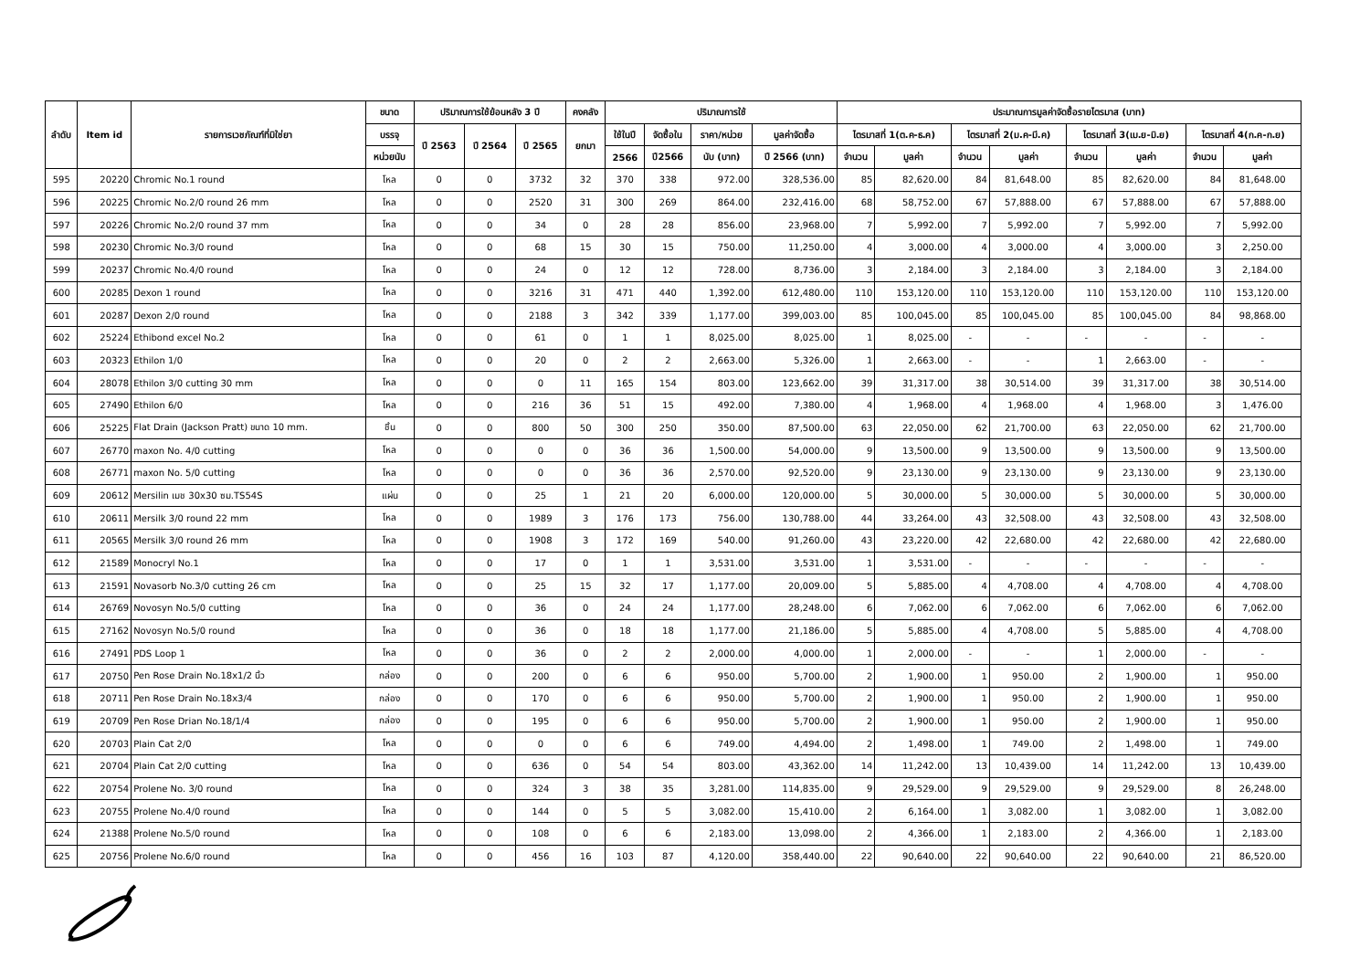| ลำดับ | Item id | รายการเวชภัณฑ์ที่มิใช่ยา | ขนาด | ปริมาณการใช้ย้อนหลัง 3 ปี | | | คงคลัง | ปริมาณการใช้ | | | | ประมาณการมูลค่าจัดซื้อรายไตรมาส (บาท) | | | | | | | |
| --- | --- | --- | --- | --- | --- | --- | --- | --- | --- | --- | --- | --- | --- | --- | --- | --- | --- | --- | --- |
| | | | บรรจุ | ปี 2563 | ปี 2564 | ปี 2565 | ยกมา | ใช้ในปี | จัดซื้อใน | ราคา/หน่วย | มูลค่าจัดซื้อ | ไตรมาสที่ 1(ต.ค-ธ.ค) | | ไตรมาสที่ 2(ม.ค-มี.ค) | | ไตรมาสที่ 3(เม.ย-มิ.ย) | | ไตรมาสที่ 4(ก.ค-ก.ย) | |
| | | | หน่วยนับ | | | | | 2566 | ปี2566 | นับ (บาท) | ปี 2566 (บาท) | จำนวน | มูลค่า | จำนวน | มูลค่า | จำนวน | มูลค่า | จำนวน | มูลค่า |
| 595 | 20220 | Chromic No.1 round | โหล | 0 | 0 | 3732 | 32 | 370 | 338 | 972.00 | 328,536.00 | 85 | 82,620.00 | 84 | 81,648.00 | 85 | 82,620.00 | 84 | 81,648.00 |
| 596 | 20225 | Chromic No.2/0 round 26 mm | โหล | 0 | 0 | 2520 | 31 | 300 | 269 | 864.00 | 232,416.00 | 68 | 58,752.00 | 67 | 57,888.00 | 67 | 57,888.00 | 67 | 57,888.00 |
| 597 | 20226 | Chromic No.2/0 round 37 mm | โหล | 0 | 0 | 34 | 0 | 28 | 28 | 856.00 | 23,968.00 | 7 | 5,992.00 | 7 | 5,992.00 | 7 | 5,992.00 | 7 | 5,992.00 |
| 598 | 20230 | Chromic No.3/0 round | โหล | 0 | 0 | 68 | 15 | 30 | 15 | 750.00 | 11,250.00 | 4 | 3,000.00 | 4 | 3,000.00 | 4 | 3,000.00 | 3 | 2,250.00 |
| 599 | 20237 | Chromic No.4/0 round | โหล | 0 | 0 | 24 | 0 | 12 | 12 | 728.00 | 8,736.00 | 3 | 2,184.00 | 3 | 2,184.00 | 3 | 2,184.00 | 3 | 2,184.00 |
| 600 | 20285 | Dexon 1 round | โหล | 0 | 0 | 3216 | 31 | 471 | 440 | 1,392.00 | 612,480.00 | 110 | 153,120.00 | 110 | 153,120.00 | 110 | 153,120.00 | 110 | 153,120.00 |
| 601 | 20287 | Dexon 2/0 round | โหล | 0 | 0 | 2188 | 3 | 342 | 339 | 1,177.00 | 399,003.00 | 85 | 100,045.00 | 85 | 100,045.00 | 85 | 100,045.00 | 84 | 98,868.00 |
| 602 | 25224 | Ethibond excel No.2 | โหล | 0 | 0 | 61 | 0 | 1 | 1 | 8,025.00 | 8,025.00 | 1 | 8,025.00 | - | - | - | - | - | - |
| 603 | 20323 | Ethilon 1/0 | โหล | 0 | 0 | 20 | 0 | 2 | 2 | 2,663.00 | 5,326.00 | 1 | 2,663.00 | - | - | 1 | 2,663.00 | - | - |
| 604 | 28078 | Ethilon 3/0 cutting 30 mm | โหล | 0 | 0 | 0 | 11 | 165 | 154 | 803.00 | 123,662.00 | 39 | 31,317.00 | 38 | 30,514.00 | 39 | 31,317.00 | 38 | 30,514.00 |
| 605 | 27490 | Ethilon 6/0 | โหล | 0 | 0 | 216 | 36 | 51 | 15 | 492.00 | 7,380.00 | 4 | 1,968.00 | 4 | 1,968.00 | 4 | 1,968.00 | 3 | 1,476.00 |
| 606 | 25225 | Flat Drain (Jackson Pratt) ขนาด 10 mm. | ชิ้น | 0 | 0 | 800 | 50 | 300 | 250 | 350.00 | 87,500.00 | 63 | 22,050.00 | 62 | 21,700.00 | 63 | 22,050.00 | 62 | 21,700.00 |
| 607 | 26770 | maxon No. 4/0 cutting | โหล | 0 | 0 | 0 | 0 | 36 | 36 | 1,500.00 | 54,000.00 | 9 | 13,500.00 | 9 | 13,500.00 | 9 | 13,500.00 | 9 | 13,500.00 |
| 608 | 26771 | maxon No. 5/0 cutting | โหล | 0 | 0 | 0 | 0 | 36 | 36 | 2,570.00 | 92,520.00 | 9 | 23,130.00 | 9 | 23,130.00 | 9 | 23,130.00 | 9 | 23,130.00 |
| 609 | 20612 | Mersilin เมช 30x30 ซม.TS54S | แผ่น | 0 | 0 | 25 | 1 | 21 | 20 | 6,000.00 | 120,000.00 | 5 | 30,000.00 | 5 | 30,000.00 | 5 | 30,000.00 | 5 | 30,000.00 |
| 610 | 20611 | Mersilk 3/0 round 22 mm | โหล | 0 | 0 | 1989 | 3 | 176 | 173 | 756.00 | 130,788.00 | 44 | 33,264.00 | 43 | 32,508.00 | 43 | 32,508.00 | 43 | 32,508.00 |
| 611 | 20565 | Mersilk 3/0 round 26 mm | โหล | 0 | 0 | 1908 | 3 | 172 | 169 | 540.00 | 91,260.00 | 43 | 23,220.00 | 42 | 22,680.00 | 42 | 22,680.00 | 42 | 22,680.00 |
| 612 | 21589 | Monocryl No.1 | โหล | 0 | 0 | 17 | 0 | 1 | 1 | 3,531.00 | 3,531.00 | 1 | 3,531.00 | - | - | - | - | - | - |
| 613 | 21591 | Novasorb No.3/0 cutting 26 cm | โหล | 0 | 0 | 25 | 15 | 32 | 17 | 1,177.00 | 20,009.00 | 5 | 5,885.00 | 4 | 4,708.00 | 4 | 4,708.00 | 4 | 4,708.00 |
| 614 | 26769 | Novosyn No.5/0 cutting | โหล | 0 | 0 | 36 | 0 | 24 | 24 | 1,177.00 | 28,248.00 | 6 | 7,062.00 | 6 | 7,062.00 | 6 | 7,062.00 | 6 | 7,062.00 |
| 615 | 27162 | Novosyn No.5/0 round | โหล | 0 | 0 | 36 | 0 | 18 | 18 | 1,177.00 | 21,186.00 | 5 | 5,885.00 | 4 | 4,708.00 | 5 | 5,885.00 | 4 | 4,708.00 |
| 616 | 27491 | PDS Loop 1 | โหล | 0 | 0 | 36 | 0 | 2 | 2 | 2,000.00 | 4,000.00 | 1 | 2,000.00 | - | - | 1 | 2,000.00 | - | - |
| 617 | 20750 | Pen Rose Drain No.18x1/2 นิ้ว | กล่อง | 0 | 0 | 200 | 0 | 6 | 6 | 950.00 | 5,700.00 | 2 | 1,900.00 | 1 | 950.00 | 2 | 1,900.00 | 1 | 950.00 |
| 618 | 20711 | Pen Rose Drain No.18x3/4 | กล่อง | 0 | 0 | 170 | 0 | 6 | 6 | 950.00 | 5,700.00 | 2 | 1,900.00 | 1 | 950.00 | 2 | 1,900.00 | 1 | 950.00 |
| 619 | 20709 | Pen Rose Drian No.18/1/4 | กล่อง | 0 | 0 | 195 | 0 | 6 | 6 | 950.00 | 5,700.00 | 2 | 1,900.00 | 1 | 950.00 | 2 | 1,900.00 | 1 | 950.00 |
| 620 | 20703 | Plain Cat 2/0 | โหล | 0 | 0 | 0 | 0 | 6 | 6 | 749.00 | 4,494.00 | 2 | 1,498.00 | 1 | 749.00 | 2 | 1,498.00 | 1 | 749.00 |
| 621 | 20704 | Plain Cat 2/0 cutting | โหล | 0 | 0 | 636 | 0 | 54 | 54 | 803.00 | 43,362.00 | 14 | 11,242.00 | 13 | 10,439.00 | 14 | 11,242.00 | 13 | 10,439.00 |
| 622 | 20754 | Prolene No. 3/0 round | โหล | 0 | 0 | 324 | 3 | 38 | 35 | 3,281.00 | 114,835.00 | 9 | 29,529.00 | 9 | 29,529.00 | 9 | 29,529.00 | 8 | 26,248.00 |
| 623 | 20755 | Prolene No.4/0 round | โหล | 0 | 0 | 144 | 0 | 5 | 5 | 3,082.00 | 15,410.00 | 2 | 6,164.00 | 1 | 3,082.00 | 1 | 3,082.00 | 1 | 3,082.00 |
| 624 | 21388 | Prolene No.5/0 round | โหล | 0 | 0 | 108 | 0 | 6 | 6 | 2,183.00 | 13,098.00 | 2 | 4,366.00 | 1 | 2,183.00 | 2 | 4,366.00 | 1 | 2,183.00 |
| 625 | 20756 | Prolene No.6/0 round | โหล | 0 | 0 | 456 | 16 | 103 | 87 | 4,120.00 | 358,440.00 | 22 | 90,640.00 | 22 | 90,640.00 | 22 | 90,640.00 | 21 | 86,520.00 |